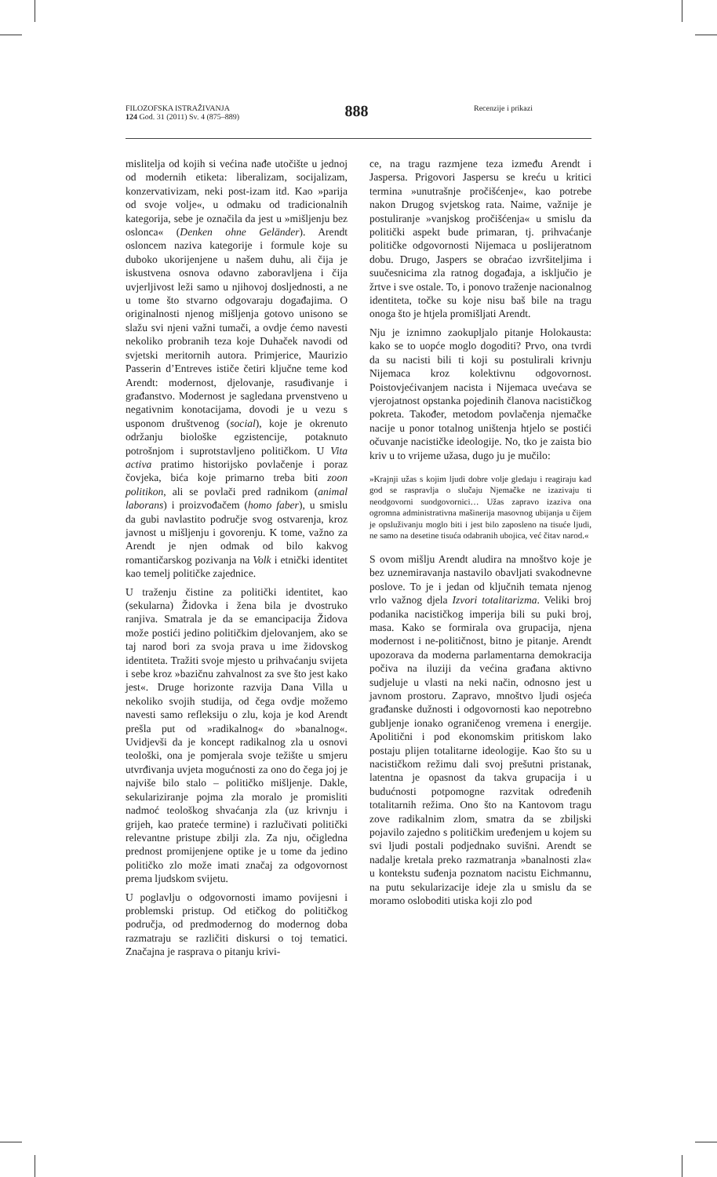FILOZOFSKA ISTRAŽIVANJA
124 God. 31 (2011) Sv. 4 (875–889)
888
Recenzije i prikazi
mislitelja od kojih si većina nađe utočište u jednoj od modernih etiketa: liberalizam, socijalizam, konzervativizam, neki post-izam itd. Kao »parija od svoje volje«, u odmaku od tradicionalnih kategorija, sebe je označila da jest u »mišljenju bez oslonca« (Denken ohne Geländer). Arendt osloncem naziva kategorije i formule koje su duboko ukorijenjene u našem duhu, ali čija je iskustvena osnova odavno zaboravljena i čija uvjerljivost leži samo u njihovoj dosljednosti, a ne u tome što stvarno odgovaraju događajima. O originalnosti njenog mišljenja gotovo unisono se slažu svi njeni važni tumači, a ovdje ćemo navesti nekoliko probranih teza koje Duhaček navodi od svjetski meritornih autora. Primjerice, Maurizio Passerin d’Entreves ističe četiri ključne teme kod Arendt: modernost, djelovanje, rasuđivanje i građanstvo. Modernost je sagledana prvenstveno u negativnim konotacijama, dovodi je u vezu s usponom društvenog (social), koje je okrenuto održanju biološke egzistencije, potaknuto potrošnjom i suprotstavljeno političkom. U Vita activa pratimo historijsko povlačenje i poraz čovjeka, bića koje primarno treba biti zoon politikon, ali se povlači pred radnikom (animal laborans) i proizvođačem (homo faber), u smislu da gubi navlastito područje svog ostvarenja, kroz javnost u mišljenju i govorenju. K tome, važno za Arendt je njen odmak od bilo kakvog romantičarskog pozivanja na Volk i etnički identitet kao temelj političke zajednice.
U traženju čistine za politički identitet, kao (sekularna) Židovka i žena bila je dvostruko ranjiva. Smatrala je da se emancipacija Židova može postići jedino političkim djelovanjem, ako se taj narod bori za svoja prava u ime židovskog identiteta. Tražiti svoje mjesto u prihvaćanju svijeta i sebe kroz »bazičnu zahvalnost za sve što jest kako jest«. Druge horizonte razvija Dana Villa u nekoliko svojih studija, od čega ovdje možemo navesti samo refleksiju o zlu, koja je kod Arendt prešla put od »radikalnog« do »banalnog«. Uvidjevši da je koncept radikalnog zla u osnovi teološki, ona je pomjerala svoje težište u smjeru utvrđivanja uvjeta mogućnosti za ono do čega joj je najviše bilo stalo – političko mišljenje. Dakle, sekulariziranje pojma zla moralo je promisliti nadmoć teološkog shvaćanja zla (uz krivnju i grijeh, kao prateće termine) i razlučivati politički relevantne pristupe zbilji zla. Za nju, očigledna prednost promijenjene optike je u tome da jedino političko zlo može imati značaj za odgovornost prema ljudskom svijetu.
U poglavlju o odgovornosti imamo povijesni i problemski pristup. Od etičkog do političkog područja, od predmodernog do modernog doba razmatraju se različiti diskursi o toj tematici. Značajna je rasprava o pitanju krivi-
ce, na tragu razmjene teza između Arendt i Jaspersa. Prigovori Jaspersu se kreću u kritici termina »unutrašnje pročišćenje«, kao potrebe nakon Drugog svjetskog rata. Naime, važnije je postuliranje »vanjskog pročišćenja« u smislu da politički aspekt bude primaran, tj. prihvaćanje političke odgovornosti Nijemaca u poslijeratnom dobu. Drugo, Jaspers se obraćao izvršiteljima i suučesnicima zla ratnog događaja, a isključio je žrtve i sve ostale. To, i ponovo traženje nacionalnog identiteta, točke su koje nisu baš bile na tragu onoga što je htjela promišljati Arendt.
Nju je iznimno zaokupljalo pitanje Holokausta: kako se to uopće moglo dogoditi? Prvo, ona tvrdi da su nacisti bili ti koji su postulirali krivnju Nijemaca kroz kolektivnu odgovornost. Poistovjećivanjem nacista i Nijemaca uvećava se vjerojatnost opstanka pojedinih članova nacističkog pokreta. Također, metodom povlačenja njemačke nacije u ponor totalnog uništenja htjelo se postići očuvanje nacističke ideologije. No, tko je zaista bio kriv u to vrijeme užasa, dugo ju je mučilo:
»Krajnji užas s kojim ljudi dobre volje gledaju i reagiraju kad god se raspravlja o slučaju Njemačke ne izazivaju ti neodgovorni suodgovornici… Užas zapravo izaziva ona ogromna administrativna mašinerija masovnog ubijanja u čijem je opsluživanju moglo biti i jest bilo zaposleno na tisuće ljudi, ne samo na desetine tisuća odabranih ubojica, već čitav narod.«
S ovom mišlju Arendt aludira na mnoštvo koje je bez uznemiravanja nastavilo obavljati svakodnevne poslove. To je i jedan od ključnih temata njenog vrlo važnog djela Izvori totalitarizma. Veliki broj podanika nacističkog imperija bili su puki broj, masa. Kako se formirala ova grupacija, njena modernost i ne-političnost, bitno je pitanje. Arendt upozorava da moderna parlamentarna demokracija počiva na iluziji da većina građana aktivno sudjeluje u vlasti na neki način, odnosno jest u javnom prostoru. Zapravo, mnoštvo ljudi osjeća građanske dužnosti i odgovornosti kao nepotrebno gubljenje ionako ograničenog vremena i energije. Apolitični i pod ekonomskim pritiskom lako postaju plijen totalitarne ideologije. Kao što su u nacističkom režimu dali svoj prešutni pristanak, latentna je opasnost da takva grupacija i u budućnosti potpomogne razvitak određenih totalitarnih režima. Ono što na Kantovom tragu zove radikalnim zlom, smatra da se zbiljski pojavilo zajedno s političkim uređenjem u kojem su svi ljudi postali podjednako suvišni. Arendt se nadalje kretala preko razmatranja »banalnosti zla« u kontekstu suđenja poznatom nacistu Eichmannu, na putu sekularizacije ideje zla u smislu da se moramo osloboditi utiska koji zlo pod